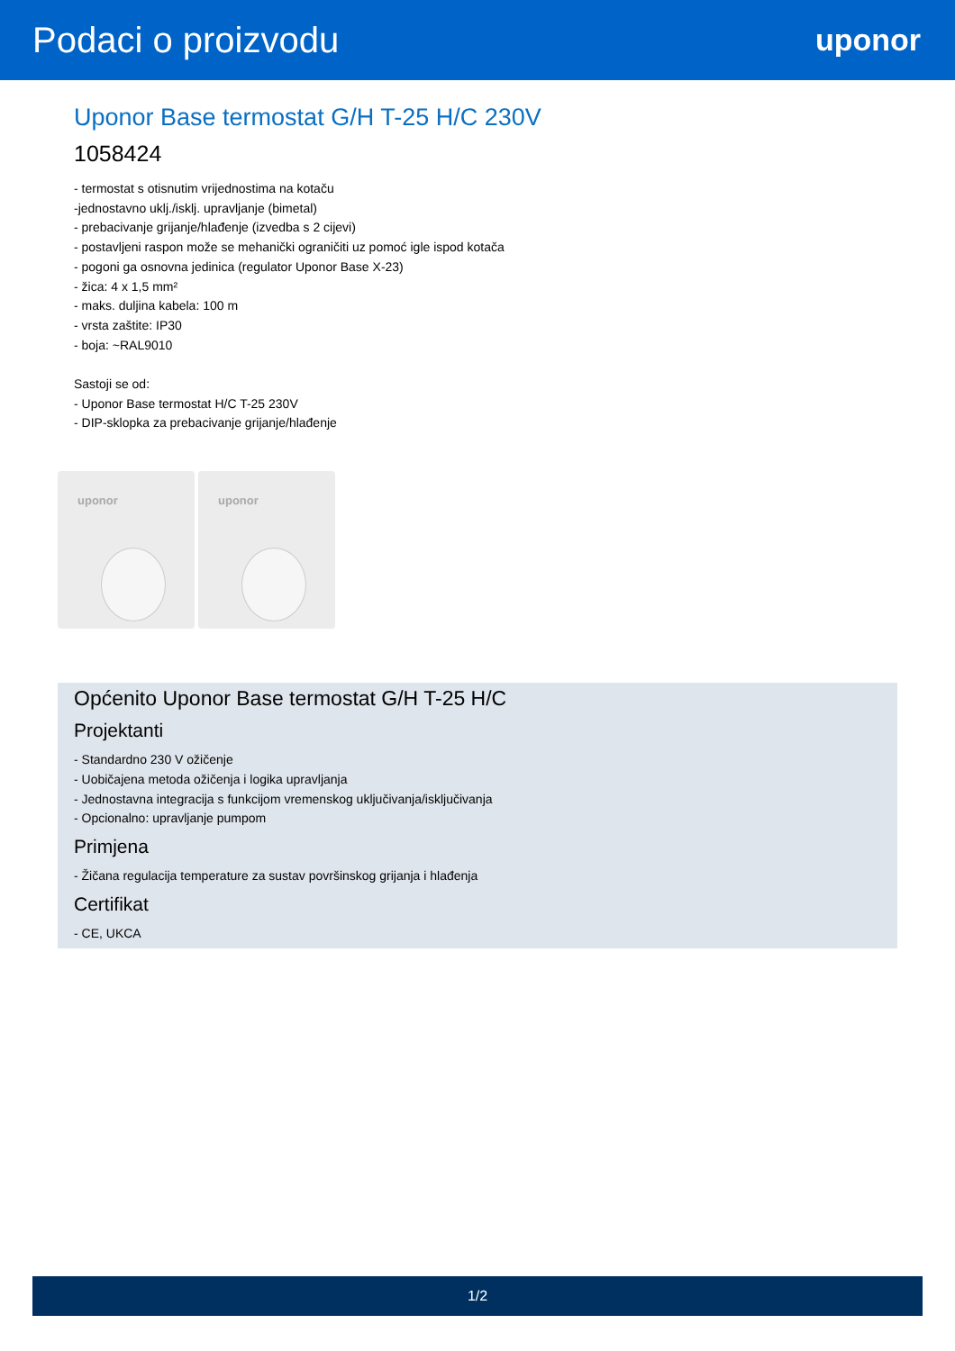Podaci o proizvodu
uponor
Uponor Base termostat G/H T-25 H/C 230V
1058424
- termostat s otisnutim vrijednostima na kotaču
-jednostavno uklj./isklj. upravljanje (bimetal)
- prebacivanje grijanje/hlađenje (izvedba s 2 cijevi)
- postavljeni raspon može se mehanički ograničiti uz pomoć igle ispod kotača
- pogoni ga osnovna jedinica (regulator Uponor Base X-23)
- žica: 4 x 1,5 mm²
- maks. duljina kabela: 100 m
- vrsta zaštite: IP30
- boja: ~RAL9010
Sastoji se od:
- Uponor Base termostat H/C T-25 230V
- DIP-sklopka za prebacivanje grijanje/hlađenje
uponor
uponor
Općenito Uponor Base termostat G/H T-25 H/C
Projektanti
- Standardno 230 V ožičenje
- Uobičajena metoda ožičenja i logika upravljanja
- Jednostavna integracija s funkcijom vremenskog uključivanja/isključivanja
- Opcionalno: upravljanje pumpom
Primjena
- Žičana regulacija temperature za sustav površinskog grijanja i hlađenja
Certifikat
- CE, UKCA
1/2